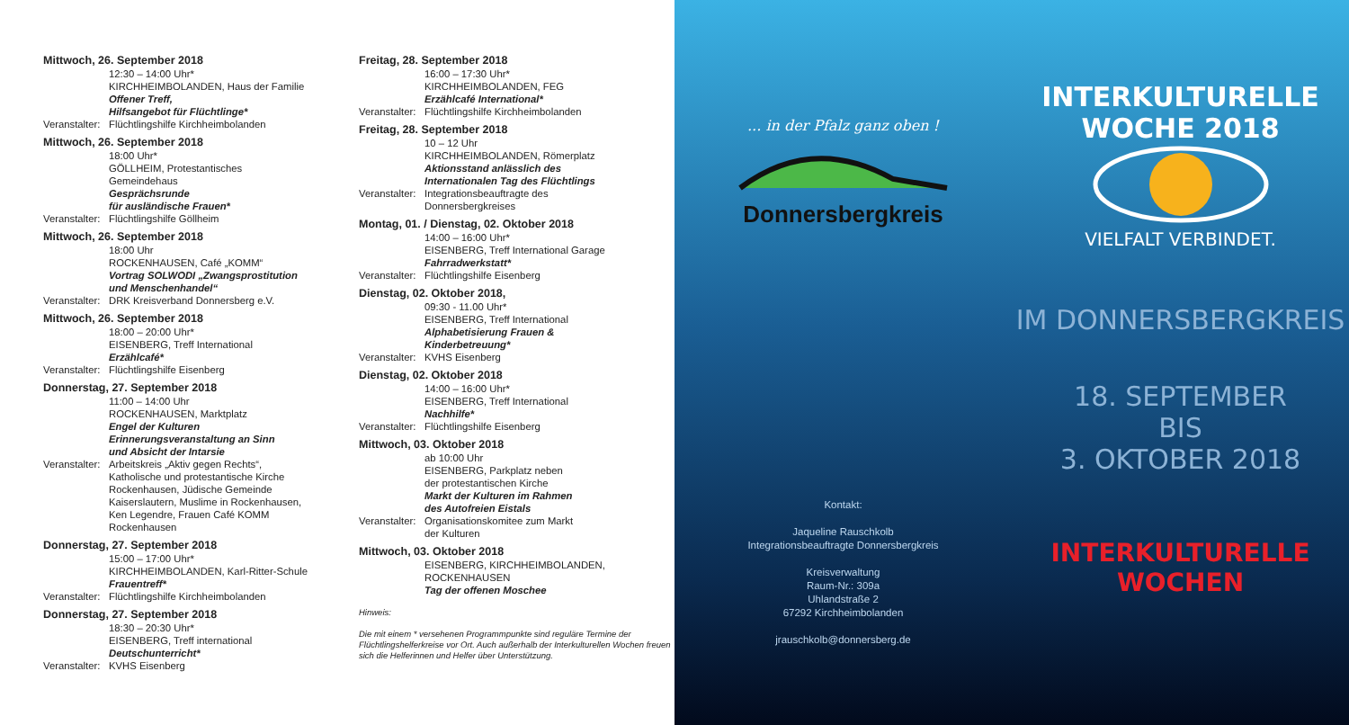Mittwoch, 26. September 2018
12:30 – 14:00 Uhr*
KIRCHHEIMBOLANDEN, Haus der Familie
Offener Treff,
Hilfsangebot für Flüchtlinge*
Veranstalter:
Flüchtlingshilfe Kirchheimbolanden
Mittwoch, 26. September 2018
18:00 Uhr*
GÖLLHEIM, Protestantisches
Gemeindehaus
Gesprächsrunde
für ausländische Frauen*
Veranstalter:
Flüchtlingshilfe Göllheim
Mittwoch, 26. September 2018
18:00 Uhr
ROCKENHAUSEN, Café „KOMM“
Vortrag SOLWODI „Zwangsprostitution
und Menschenhandel“
Veranstalter:
DRK Kreisverband Donnersberg e.V.
Mittwoch, 26. September 2018
18:00 – 20:00 Uhr*
EISENBERG, Treff International
Erzählcafé*
Veranstalter:
Flüchtlingshilfe Eisenberg
Donnerstag, 27. September 2018
11:00 – 14:00 Uhr
ROCKENHAUSEN, Marktplatz
Engel der Kulturen
Erinnerungsveranstaltung an Sinn
und Absicht der Intarsie
Veranstalter:
Arbeitskreis „Aktiv gegen Rechts“,
Katholische und protestantische Kirche
Rockenhausen, Jüdische Gemeinde
Kaiserslautern, Muslime in Rockenhausen,
Ken Legendre, Frauen Café KOMM
Rockenhausen
Donnerstag, 27. September 2018
15:00 – 17:00 Uhr*
KIRCHHEIMBOLANDEN, Karl-Ritter-Schule
Frauentreff*
Veranstalter:
Flüchtlingshilfe Kirchheimbolanden
Donnerstag, 27. September 2018
18:30 – 20:30 Uhr*
EISENBERG, Treff international
Deutschunterricht*
Veranstalter:
KVHS Eisenberg
Freitag, 28. September 2018
16:00 – 17:30 Uhr*
KIRCHHEIMBOLANDEN, FEG
Erzählcafé International*
Veranstalter:
Flüchtlingshilfe Kirchheimbolanden
Freitag, 28. September 2018
10 – 12 Uhr
KIRCHHEIMBOLANDEN, Römerplatz
Aktionsstand anlässlich des
Internationalen Tag des Flüchtlings
Veranstalter:
Integrationsbeauftragte des
Donnersbergkreises
Montag, 01. / Dienstag, 02. Oktober 2018
14:00 – 16:00 Uhr*
EISENBERG, Treff International Garage
Fahrradwerkstatt*
Veranstalter:
Flüchtlingshilfe Eisenberg
Dienstag, 02. Oktober 2018,
09:30 - 11.00 Uhr*
EISENBERG, Treff International
Alphabetisierung Frauen &
Kinderbetreuung*
Veranstalter:
KVHS Eisenberg
Dienstag, 02. Oktober 2018
14:00 – 16:00 Uhr*
EISENBERG, Treff International
Nachhilfe*
Veranstalter:
Flüchtlingshilfe Eisenberg
Mittwoch, 03. Oktober 2018
ab 10:00 Uhr
EISENBERG, Parkplatz neben
der protestantischen Kirche
Markt der Kulturen im Rahmen
des Autofreien Eistals
Veranstalter:
Organisationskomitee zum Markt
der Kulturen
Mittwoch, 03. Oktober 2018
EISENBERG, KIRCHHEIMBOLANDEN,
ROCKENHAUSEN
Tag der offenen Moschee
Hinweis:
Die mit einem * versehenen Programmpunkte sind reguläre Termine der Flüchtlingshelferkreise vor Ort. Auch außerhalb der Interkulturellen Wochen freuen sich die Helferinnen und Helfer über Unterstützung.
... in der Pfalz ganz oben !
Donnersbergkreis
Kontakt:
Jaqueline Rauschkolb
Integrationsbeauftragte Donnersbergkreis
Kreisverwaltung
Raum-Nr.: 309a
Uhlandstraße 2
67292 Kirchheimbolanden
jrauschkolb@donnersberg.de
INTERKULTURELLE
WOCHE 2018
VIELFALT VERBINDET.
IM DONNERSBERGKREIS
18. SEPTEMBER
BIS
3. OKTOBER 2018
INTERKULTURELLE WOCHEN